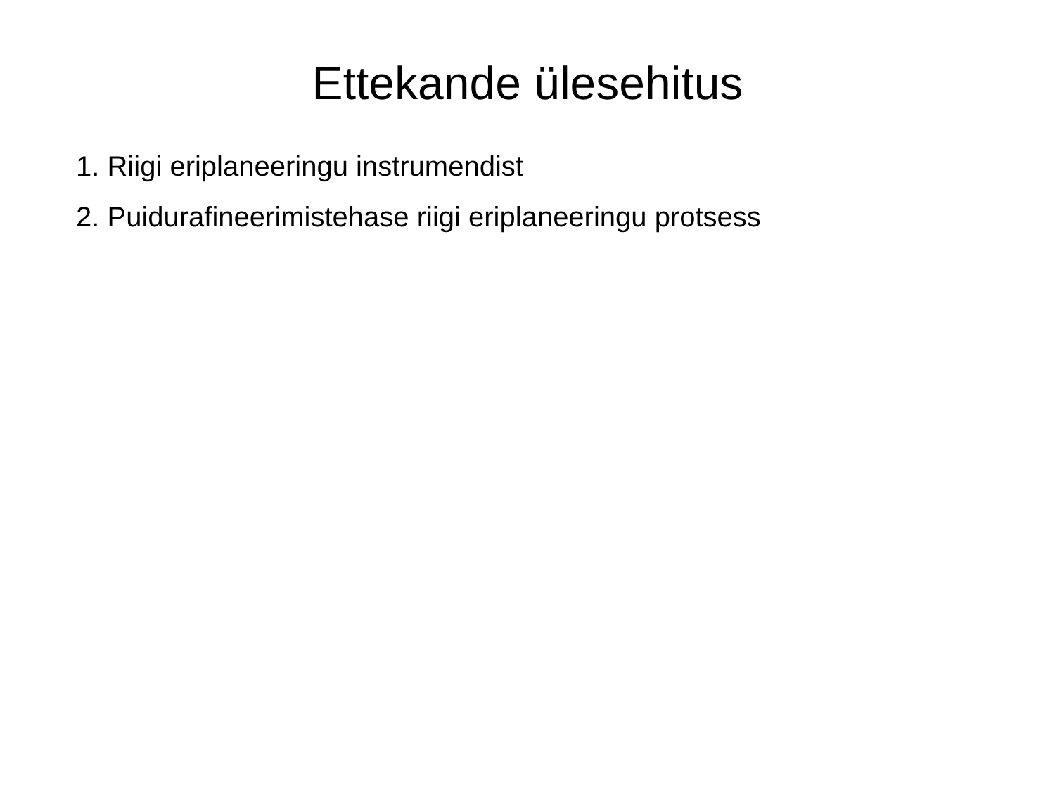Ettekande ülesehitus
1. Riigi eriplaneeringu instrumendist
2. Puidurafineerimistehase riigi eriplaneeringu protsess